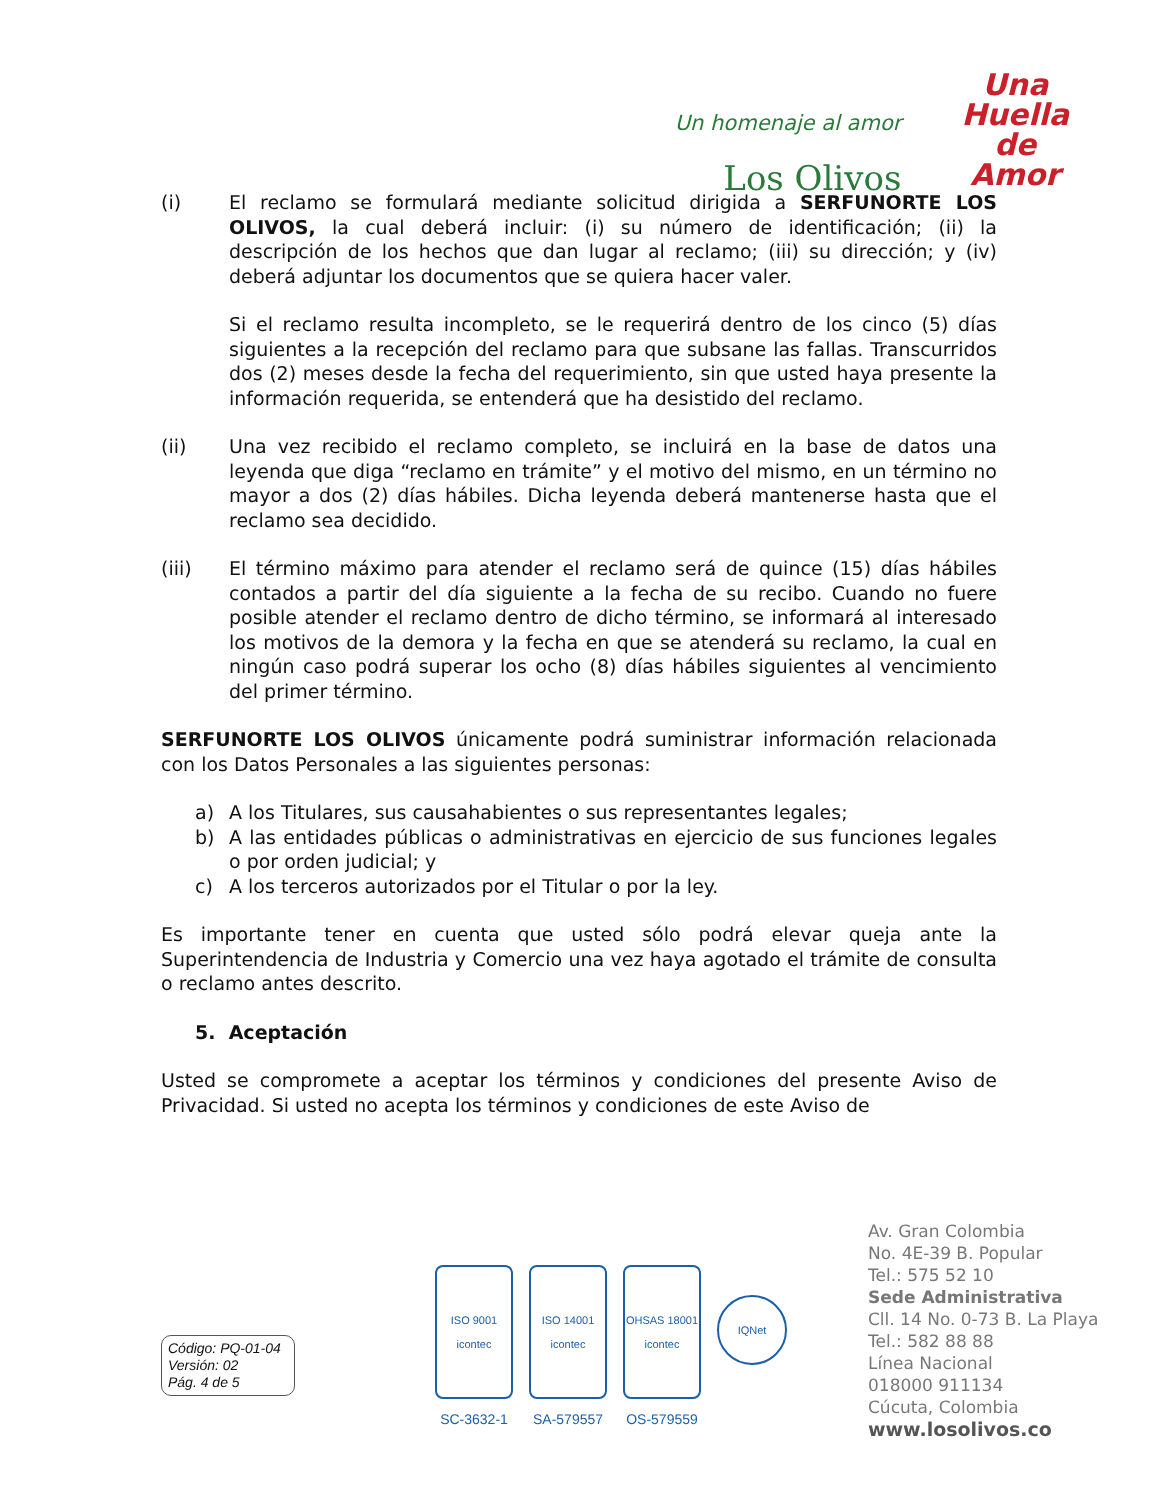Un homenaje al amor
Los Olivos
Una
Huella
de
Amor
(i) El reclamo se formulará mediante solicitud dirigida a SERFUNORTE LOS OLIVOS, la cual deberá incluir: (i) su número de identificación; (ii) la descripción de los hechos que dan lugar al reclamo; (iii) su dirección; y (iv) deberá adjuntar los documentos que se quiera hacer valer.
Si el reclamo resulta incompleto, se le requerirá dentro de los cinco (5) días siguientes a la recepción del reclamo para que subsane las fallas. Transcurridos dos (2) meses desde la fecha del requerimiento, sin que usted haya presente la información requerida, se entenderá que ha desistido del reclamo.
(ii) Una vez recibido el reclamo completo, se incluirá en la base de datos una leyenda que diga “reclamo en trámite” y el motivo del mismo, en un término no mayor a dos (2) días hábiles. Dicha leyenda deberá mantenerse hasta que el reclamo sea decidido.
(iii) El término máximo para atender el reclamo será de quince (15) días hábiles contados a partir del día siguiente a la fecha de su recibo. Cuando no fuere posible atender el reclamo dentro de dicho término, se informará al interesado los motivos de la demora y la fecha en que se atenderá su reclamo, la cual en ningún caso podrá superar los ocho (8) días hábiles siguientes al vencimiento del primer término.
SERFUNORTE LOS OLIVOS únicamente podrá suministrar información relacionada con los Datos Personales a las siguientes personas:
a) A los Titulares, sus causahabientes o sus representantes legales;
b) A las entidades públicas o administrativas en ejercicio de sus funciones legales o por orden judicial; y
c) A los terceros autorizados por el Titular o por la ley.
Es importante tener en cuenta que usted sólo podrá elevar queja ante la Superintendencia de Industria y Comercio una vez haya agotado el trámite de consulta o reclamo antes descrito.
5. Aceptación
Usted se compromete a aceptar los términos y condiciones del presente Aviso de Privacidad. Si usted no acepta los términos y condiciones de este Aviso de
Código: PQ-01-04
Versión: 02
Pág. 4 de 5
ISO 9001
icontec
SC-3632-1
ISO 14001
icontec
SA-579557
OHSAS 18001
icontec
OS-579559
IQNet
Av. Gran Colombia
No. 4E-39 B. Popular
Tel.: 575 52 10
Sede Administrativa
Cll. 14 No. 0-73 B. La Playa
Tel.: 582 88 88
Línea Nacional
018000 911134
Cúcuta, Colombia
www.losolivos.co